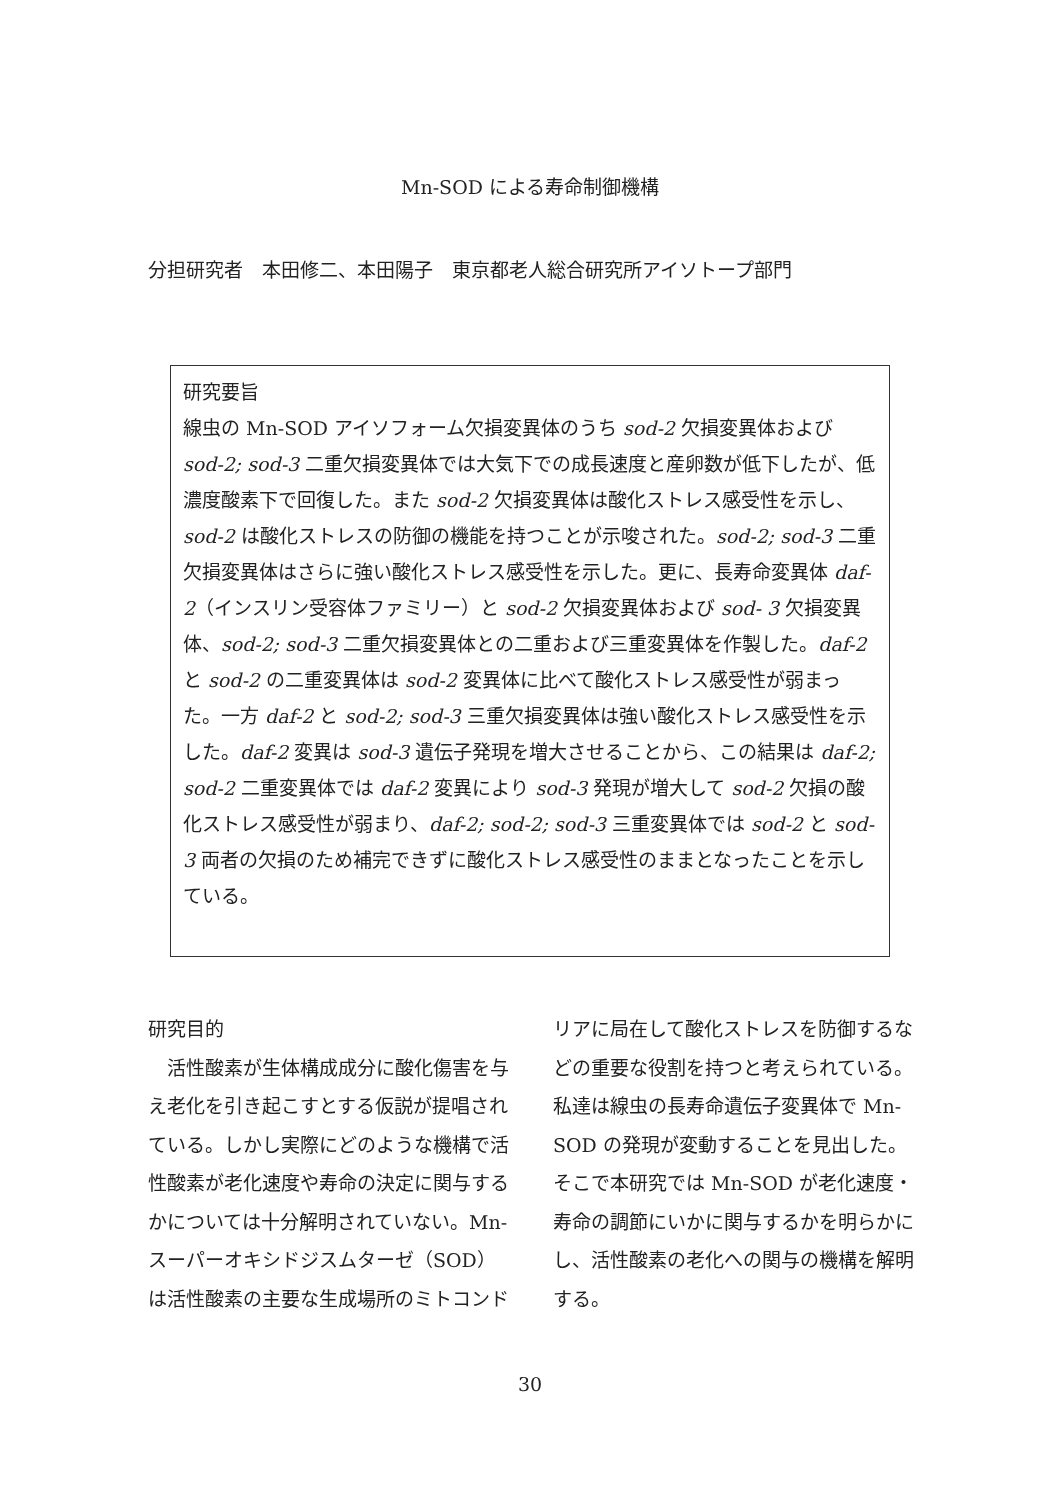Mn-SOD による寿命制御機構
分担研究者　本田修二、本田陽子　東京都老人総合研究所アイソトープ部門
研究要旨
線虫の Mn-SOD アイソフォーム欠損変異体のうち sod-2 欠損変異体および sod-2; sod-3 二重欠損変異体では大気下での成長速度と産卵数が低下したが、低濃度酸素下で回復した。また sod-2 欠損変異体は酸化ストレス感受性を示し、sod-2 は酸化ストレスの防御の機能を持つことが示唆された。sod-2; sod-3 二重欠損変異体はさらに強い酸化ストレス感受性を示した。更に、長寿命変異体 daf-2（インスリン受容体ファミリー）と sod-2 欠損変異体および sod- 3 欠損変異体、sod-2; sod-3 二重欠損変異体との二重および三重変異体を作製した。daf-2 と sod-2 の二重変異体は sod-2 変異体に比べて酸化ストレス感受性が弱まった。一方 daf-2 と sod-2; sod-3 三重欠損変異体は強い酸化ストレス感受性を示した。daf-2 変異は sod-3 遺伝子発現を増大させることから、この結果は daf-2; sod-2 二重変異体では daf-2 変異により sod-3 発現が増大して sod-2 欠損の酸化ストレス感受性が弱まり、daf-2; sod-2; sod-3 三重変異体では sod-2 と sod-3 両者の欠損のため補完できずに酸化ストレス感受性のままとなったことを示している。
研究目的
　活性酸素が生体構成成分に酸化傷害を与え老化を引き起こすとする仮説が提唱されている。しかし実際にどのような機構で活性酸素が老化速度や寿命の決定に関与するかについては十分解明されていない。Mn-スーパーオキシドジスムターゼ（SOD）は活性酸素の主要な生成場所のミトコンドリアに局在して酸化ストレスを防御するなどの重要な役割を持つと考えられている。私達は線虫の長寿命遺伝子変異体で Mn-SOD の発現が変動することを見出した。そこで本研究では Mn-SOD が老化速度・寿命の調節にいかに関与するかを明らかにし、活性酸素の老化への関与の機構を解明する。
30